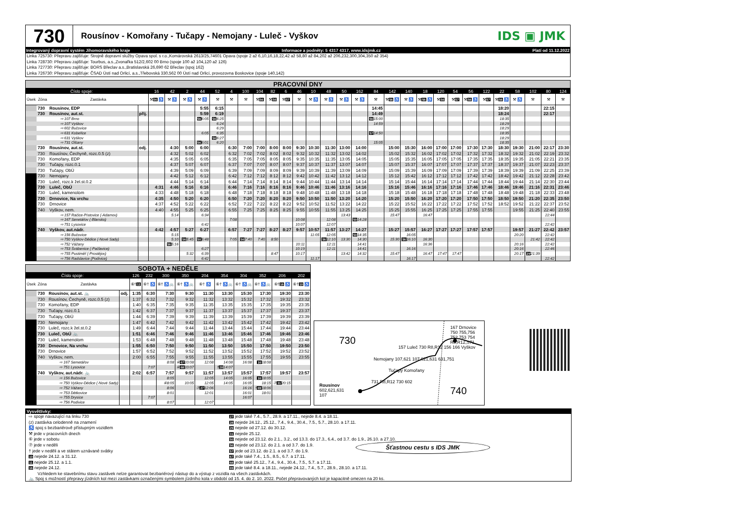730
Rousínov - Komořany - Tučapy - Nemojany - Luleč - Vyškov
IDS ▣ JMK
Integrovaný dopravní systém Jihomoravského kraje Informace a podněty: 5 4317 4317, www.idsjmk.cz Platí od 11.12.2022
Linka 725730: Přepravu zajišťuje: Strojně dopravní služby Opava spol. s r.o.,Komárovská 2613/25,74601 Opava (spoje 2 až 6,10,16,18,22,42 až 58,80 až 84,202 až 206,232,300,304,350 až 354)
Linka 728730: Přepravu zajišťuje: Tourbus, a.s.,Zvonařka 512/2,602 00 Brno (spoje 100 až 104,120 až 126)
Linka 727730: Přepravu zajišťuje: BORS Břeclav a.s.,Bratislavská 26,690 62 Břeclav (spoj 162)
Linka 726730: Přepravu zajišťuje: ČSAD Ústí nad Orlicí, a.s.,Třebovská 330,562 00 Ústí nad Orlicí, provozovna Boskovice (spoje 140,142)
| PRACOVNÍ DNY | | | | | | | | | | | | | | | | | | | | | | | | | | | | | | | |
| Číslo spoje: | | | | 16 | 42 | 2 | 44 | 52 | 4 | 100 | 104 | 82 | 6 | 46 | 10 | 48 | 50 | 162 | 84 | 142 | 140 | 18 | 120 | 54 | 56 | 122 | 22 | 58 | 102 | 80 | 124 |
| Úsek | Zóna | Zastávka | | ⚒ 56 ♿ | ⚒ ♿ | ⚒ ♿ | ⚒ ♿ | ⚒ | ⚒ | ⚒ | ⚒ 56 | ⚒ 56 | ⚒ 57 | ⚒ | ⚒ ♿ | ⚒ ♿ | ⚒ ♿ | ⚒ ♿ | ⚒ | ⚒ 56 ♿ | ⚒ ♿ | ⚒ 56 ♿ | ⚒ 56 | ⚒ 57 | ⚒ 56 ♿ | ⚒ 57 | ⚒ 56 ♿ | ⚒ ♿ | ⚒ | ⚒ | ⚒ |
| | 730 | Rousínov, EDP | | | | | 5:55 | 6:15 | | | | | | | | | | | 14:45 | | | | | | | | 18:20 | | | 22:15 | |
| | 730 | Rousínov, aut.st. | příj. | | | | 5:59 | 6:19 | | | | | | | | | | | 14:49 | | | | | | | | 18:24 | | | 22:17 | |
| | | ⇨ 107 Brno | | | | | 56 6:05 | 56 6:25 | | | | | | | | | | | 56 15:00 | | | | | | | | 18:35 | | | | |
| | | ⇨ 107 Vyškov | | | | | | 6:24 | | | | | | | | | | | 14:59 | | | | | | | | 18:29 | | | | |
| | | ⇨ 602 Bučovice | | | | | | 6:29 | | | | | | | | | | | | | | | | | | | 18:29 | | | | |
| | | ⇨ 631 Kobeřice | | | | | 6:05 | 6:35 | | | | | | | | | | | 57 14:50 | | | | | | | | 18:35 | | | | |
| | | ⇨ 631 Vyškov | | | | | | 56 6:27 | | | | | | | | | | | | | | | | | | | 18:29 | | | | |
| | | ⇨ 731 Olšany | | | | | 56 6:01 | 6:20 | | | | | | | | | | | 15:05 | | | | | | | | 18:35 | | | | |
| | 730 | Rousínov, aut.st. | odj. | | 4:30 | 5:00 | 6:00 | | 6:30 | 7:00 | 7:00 | 8:00 | 8:00 | 9:30 | 10:30 | 11:30 | 13:00 | 14:00 | | 15:00 | 15:30 | 16:00 | 17:00 | 17:00 | 17:30 | 17:30 | 18:30 | 19:30 | 21:00 | 22:17 | 23:30 |
| | 730 | Rousínov, Čechyně, rozc.0.5 (z) | | | 4:32 | 5:02 | 6:02 | | 6:32 | 7:02 | 7:02 | 8:02 | 8:02 | 9:32 | 10:32 | 11:32 | 13:02 | 14:02 | | 15:02 | 15:32 | 16:02 | 17:02 | 17:02 | 17:32 | 17:32 | 18:32 | 19:32 | 21:02 | 22:19 | 23:32 |
| | 730 | Komořany, EDP | | | 4:35 | 5:05 | 6:05 | | 6:35 | 7:05 | 7:05 | 8:05 | 8:05 | 9:35 | 10:35 | 11:35 | 13:05 | 14:05 | | 15:05 | 15:35 | 16:05 | 17:05 | 17:05 | 17:35 | 17:35 | 18:35 | 19:35 | 21:05 | 22:21 | 23:35 |
| | 730 | Tučapy, rozc.0.1 | | | 4:37 | 5:07 | 6:07 | | 6:37 | 7:07 | 7:07 | 8:07 | 8:07 | 9:37 | 10:37 | 11:37 | 13:07 | 14:07 | | 15:07 | 15:37 | 16:07 | 17:07 | 17:07 | 17:37 | 17:37 | 18:37 | 19:37 | 21:07 | 22:23 | 23:37 |
| | 730 | Tučapy, ObÚ | | | 4:39 | 5:09 | 6:09 | | 6:39 | 7:09 | 7:09 | 8:09 | 8:09 | 9:39 | 10:39 | 11:39 | 13:09 | 14:09 | | 15:09 | 15:39 | 16:09 | 17:09 | 17:09 | 17:39 | 17:39 | 18:39 | 19:39 | 21:09 | 22:25 | 23:39 |
| | 730 | Nemojany | | | 4:42 | 5:12 | 6:12 | | 6:42 | 7:12 | 7:12 | 8:12 | 8:12 | 9:42 | 10:42 | 11:42 | 13:12 | 14:12 | | 15:12 | 15:42 | 16:12 | 17:12 | 17:12 | 17:42 | 17:42 | 18:42 | 19:42 | 21:12 | 22:28 | 23:42 |
| | 730 | Luleč, rozc.k žel.st.0.2 | | | 4:44 | 5:14 | 6:14 | | 6:44 | 7:14 | 7:14 | 8:14 | 8:14 | 9:44 | 10:44 | 11:44 | 13:14 | 14:14 | | 15:14 | 15:44 | 16:14 | 17:14 | 17:14 | 17:44 | 17:44 | 18:44 | 19:44 | 21:14 | 22:30 | 23:44 |
| | 730 | Luleč, ObÚ | | 4:31 | 4:46 | 5:16 | 6:16 | | 6:46 | 7:16 | 7:16 | 8:16 | 8:16 | 9:46 | 10:46 | 11:46 | 13:16 | 14:16 | | 15:16 | 15:46 | 16:16 | 17:16 | 17:16 | 17:46 | 17:46 | 18:46 | 19:46 | 21:16 | 22:31 | 23:46 |
| | 730 | Luleč, kamenolom | | 4:33 | 4:48 | 5:18 | 6:18 | | 6:48 | 7:18 | 7:18 | 8:18 | 8:18 | 9:48 | 10:48 | 11:48 | 13:18 | 14:18 | | 15:18 | 15:48 | 16:18 | 17:18 | 17:18 | 17:48 | 17:48 | 18:48 | 19:48 | 21:18 | 22:33 | 23:48 |
| | 730 | Drnovice, Na vrchu | | 4:35 | 4:50 | 5:20 | 6:20 | | 6:50 | 7:20 | 7:20 | 8:20 | 8:20 | 9:50 | 10:50 | 11:50 | 13:20 | 14:20 | | 15:20 | 15:50 | 16:20 | 17:20 | 17:20 | 17:50 | 17:50 | 18:50 | 19:50 | 21:20 | 22:35 | 23:50 |
| | 730 | Drnovice | | 4:37 | 4:52 | 5:22 | 6:22 | | 6:52 | 7:22 | 7:22 | 8:22 | 8:22 | 9:52 | 10:52 | 11:52 | 13:22 | 14:22 | | 15:22 | 15:52 | 16:22 | 17:22 | 17:22 | 17:52 | 17:52 | 18:52 | 19:52 | 21:22 | 22:37 | 23:52 |
| | 740 | Vyškov, nem. | | 4:40 | 4:55 | 5:25 | 6:25 | | 6:55 | 7:25 | 7:25 | 8:25 | 8:25 | 9:55 | 10:55 | 11:55 | 13:25 | 14:25 | | 15:25 | 15:55 | 16:25 | 17:25 | 17:25 | 17:55 | 17:55 | | 19:55 | 21:25 | 22:40 | 23:55 |
| | | ⇨ 157 Račice-Pístovice (-Adamov) | | | 5:14 | | 6:34 | | | | | | | | | | 13:43 | | | 15:47 | | 16:47 | | | | | | | | 22:44 | |
| | | ⇨ 167 Senetářov (-Blansko) | | | | | | | 7:08 | | | | | 10:08 | | 12:08 | | 50 14:28 | | | | | | | | | | | | | |
| | | ⇨ 751 Lysovice | | | | | 6:42 | | | | | | | 10:07 | | 12:07 | | | | | | | | | | | | | | 22:42 | |
| | 740 | Vyškov, aut.nádr. | | 4:42 | 4:57 | 5:27 | 6:27 | | 6:57 | 7:27 | 7:27 | 8:27 | 8:27 | 9:57 | 10:57 | 11:57 | 13:27 | 14:27 | | 15:27 | 15:57 | 16:27 | 17:27 | 17:27 | 17:57 | 17:57 | | 19:57 | 21:27 | 22:42 | 23:57 |
| | | ⇨ 156 Bučovice | | | 5:15 | | | | | | | | | | 11:05 | 12:05 | | 50 14:35 | | | 16:05 | | | | | | | 20:20 | | 22:42 | |
| | | ⇨ 750 Vyškov-Dědice (-Nové Sady) | | | 5:10 | 56 5:45 | 50 6:48 | | 7:05 | 56 7:40 | 7:40 | 8:50 | | | | 56 12:10 | 13:30 | 14:30 | | 15:30 | 56 16:10 | 16:30 | | | | | | | 21:42 | 22:42 | |
| | | ⇨ 752 Vážany | | | 56 5:16 | | | | | | | | | 10:11 | | 12:11 | | 14:41 | | | | 16:36 | | | | | | 20:16 | | 22:42 | |
| | | ⇨ 753 Švábenice (-Pačlavice) | | | | | 6:27 | | | | | | | 10:19 | | 12:11 | | 14:41 | | | 16:16 | | | | | | | 20:16 | | 22:46 | |
| | | ⇨ 755 Pustiměř (-Prostějov) | | | | 5:32 | 6:39 | | | | | 8:47 | | 10:17 | | | 13:42 | 14:32 | | 15:47 | | 16:47 | 17:47 | 17:47 | | | | 20:17 | 29 21:39 | | |
| | | ⇨ 756 Radslavice (Podivice) | | | | | 6:42 | | | | | | | | 11:17 | | | | | | 16:17 | | | | | | | | | 22:42 | |
| SOBOTA + NEDĚLE | | | | | | | | | | | | | |
| Číslo spoje: | | | | 126 | 232 | 300 | 350 | 204 | 354 | 304 | 352 | 206 | 202 |
| Úsek | Zóna | Zastávka | | ⑥† 11 | ⑥† ♿ | ⑥† ♿🚲 | ⑥† ♿🚲 | ⑥† ♿ | ⑥† ♿🚲 | ⑥† ♿🚲 | ⑥† ♿🚲 | ⑥† 16 ♿ | ⑥† 10 ♿ |
| | 730 | Rousínov, aut.st. 🚲 | odj. | 1:35 | 6:30 | 7:30 | 9:30 | 11:30 | 13:30 | 15:30 | 17:30 | 19:30 | 23:30 |
| | 730 | Rousínov, Čechyně, rozc.0.5 (z) | | 1:37 | 6:32 | 7:32 | 9:32 | 11:32 | 13:32 | 15:32 | 17:32 | 19:32 | 23:32 |
| | 730 | Komořany, EDP | | 1:40 | 6:35 | 7:35 | 9:35 | 11:35 | 13:35 | 15:35 | 17:35 | 19:35 | 23:35 |
| | 730 | Tučapy, rozc.0.1 | | 1:42 | 6:37 | 7:37 | 9:37 | 11:37 | 13:37 | 15:37 | 17:37 | 19:37 | 23:37 |
| | 730 | Tučapy, ObÚ | | 1:44 | 6:39 | 7:39 | 9:39 | 11:39 | 13:39 | 15:39 | 17:39 | 19:39 | 23:39 |
| | 730 | Nemojany | | 1:47 | 6:42 | 7:42 | 9:42 | 11:42 | 13:42 | 15:42 | 17:42 | 19:42 | 23:42 |
| | 730 | Luleč, rozc.k žel.st.0.2 | | 1:49 | 6:44 | 7:44 | 9:44 | 11:44 | 13:44 | 15:44 | 17:44 | 19:44 | 23:44 |
| | 730 | Luleč, ObÚ 🚲 | | 1:51 | 6:46 | 7:46 | 9:46 | 11:46 | 13:46 | 15:46 | 17:46 | 19:46 | 23:46 |
| | 730 | Luleč, kamenolom | | 1:53 | 6:48 | 7:48 | 9:48 | 11:48 | 13:48 | 15:48 | 17:48 | 19:48 | 23:48 |
| | 730 | Drnovice, Na vrchu | | 1:55 | 6:50 | 7:50 | 9:50 | 11:50 | 13:50 | 15:50 | 17:50 | 19:50 | 23:50 |
| | 730 | Drnovice | | 1:57 | 6:52 | 7:52 | 9:52 | 11:52 | 13:52 | 15:52 | 17:52 | 19:52 | 23:52 |
| | 740 | Vyškov, nem. | | 2:00 | 6:55 | 7:55 | 9:55 | 11:55 | 13:55 | 15:55 | 17:55 | 19:55 | 23:55 |
| | | ⇨ 167 Semetářov | | | | 8:08 | ⑥ 67 10:08 | 12:08 | 14:08 | 16:08 | 16 18:08 | | |
| | | ⇨ 751 Lysovice | | | 7:07 | | ⑥ 68 10:07 | | † 28 14:07 | | | | |
| | 740 | Vyškov, aut.nádr. 🚲 | | 2:02 | 6:57 | 7:57 | 9:57 | 11:57 | 13:57 | 15:57 | 17:57 | 19:57 | 23:57 |
| | | ⇨ 156 Bučovice | | | | 8:05 | | 12:05 | 14:05 | 16:05 | 16 18:05 | | |
| | | ⇨ 750 Vyškov-Dědice (-Nové Sady) | | | | ⑥8:05 | 10:05 | 12:05 | 14:05 | 16:05 | 18:15 | ⑦ 31 20:15 | |
| | | ⇨ 752 Vážany | | | | 8:06 | | ⑦ 27 12:06 | | 16:16 | † 69 18:06 | | |
| | | ⇨ 753 Dětkovice | | | | 8:01 | | 12:01 | | 16:01 | 18:01 | | |
| | | ⇨ 755 Drysice | | | 7:07 | | | | | 16:07 | | | |
| | | ⇨ 756 Podivice | | | | 8:07 | | 12:07 | | | | | |
730
167 Drnovice 750 755,756 752,753 754 R8,R12,S71
157 Luleč 730 R8,R12 156 166 Vyškov
Nemojany 107,621 107,621,631 631,751
Tučapy Komořany
731 R8,R12 730 602
Rousínov
602,621,631
107
740
Vysvětlivky:
⇨ spoje navazující na linku 730
(z) zastávka celodenně na znamení
♿ spoj s bezbariérově přístupným vozidlem
⚒ jede v pracovních dnech
⑥ jede v sobotu
⑦ jede v neděli
† jede v neděli a ve státem uznávané svátky
10 nejede 24.12. a 31.12.
11 nejede 25.12. a 1.1.
16 nejede 24.12.
27 jede také 7.4., 5.7., 28.9. a 17.11., nejede 8.4. a 18.11.
28 nejede 24.12., 25.12., 7.4., 9.4., 30.4., 7.5., 5.7., 28.10. a 17.11.
29 nejede od 27.12. do 30.12.
31 nejede 25.12.
50 nejede od 23.12. do 2.1., 3.2., od 13.3. do 17.3., 6.4., od 3.7. do 1.9., 26.10. a 27.10.
56 nejede od 23.12. do 2.1. a od 3.7. do 1.9.
57 jede od 23.12. do 2.1. a od 3.7. do 1.9.
67 jede také 7.4., 1.5., 8.5., 6.7. a 17.11.
68 jede také 25.12., 7.4., 9.4., 30.4., 7.5., 5.7. a 17.11.
69 jede také 8.4. a 18.11., nejede 24.12., 7.4., 5.7., 28.9., 28.10. a 17.11.
Vzhledem ke stavebnímu stavu zastávek nelze garantovat bezbariérový nástup do a výstup z vozidla na všech zastávkách.
🚲 Spoj s možností přepravy jízdních kol mezi zastávkami označenými symbolem jízdního kola v období od 15. 4. do 2. 10. 2022. Počet přepravovaných kol je kapacitně omezen na 20 ks.
Šťastnou cestu s IDS JMK